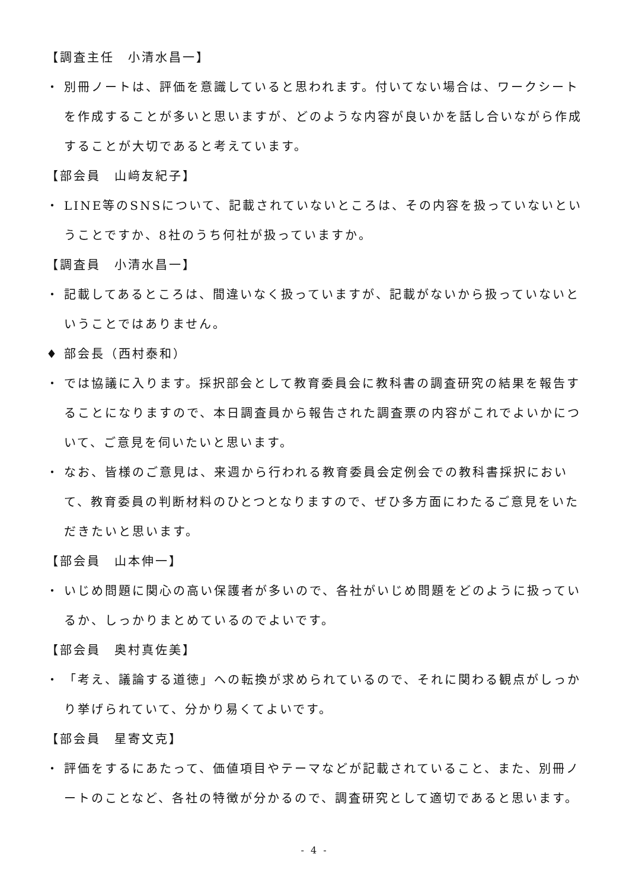【調査主任　小清水昌一】
・ 別冊ノートは、評価を意識していると思われます。付いてない場合は、ワークシートを作成することが多いと思いますが、どのような内容が良いかを話し合いながら作成することが大切であると考えています。
【部会員　山﨑友紀子】
・ LINE等のSNSについて、記載されていないところは、その内容を扱っていないということですか、8社のうち何社が扱っていますか。
【調査員　小清水昌一】
・ 記載してあるところは、間違いなく扱っていますが、記載がないから扱っていないということではありません。
♦ 部会長（西村泰和）
・ では協議に入ります。採択部会として教育委員会に教科書の調査研究の結果を報告することになりますので、本日調査員から報告された調査票の内容がこれでよいかについて、ご意見を伺いたいと思います。
・ なお、皆様のご意見は、来週から行われる教育委員会定例会での教科書採択において、教育委員の判断材料のひとつとなりますので、ぜひ多方面にわたるご意見をいただきたいと思います。
【部会員　山本伸一】
・ いじめ問題に関心の高い保護者が多いので、各社がいじめ問題をどのように扱っているか、しっかりまとめているのでよいです。
【部会員　奥村真佐美】
・ 「考え、議論する道徳」への転換が求められているので、それに関わる観点がしっかり挙げられていて、分かり易くてよいです。
【部会員　星寄文克】
・ 評価をするにあたって、価値項目やテーマなどが記載されていること、また、別冊ノートのことなど、各社の特徴が分かるので、調査研究として適切であると思います。
- 4 -